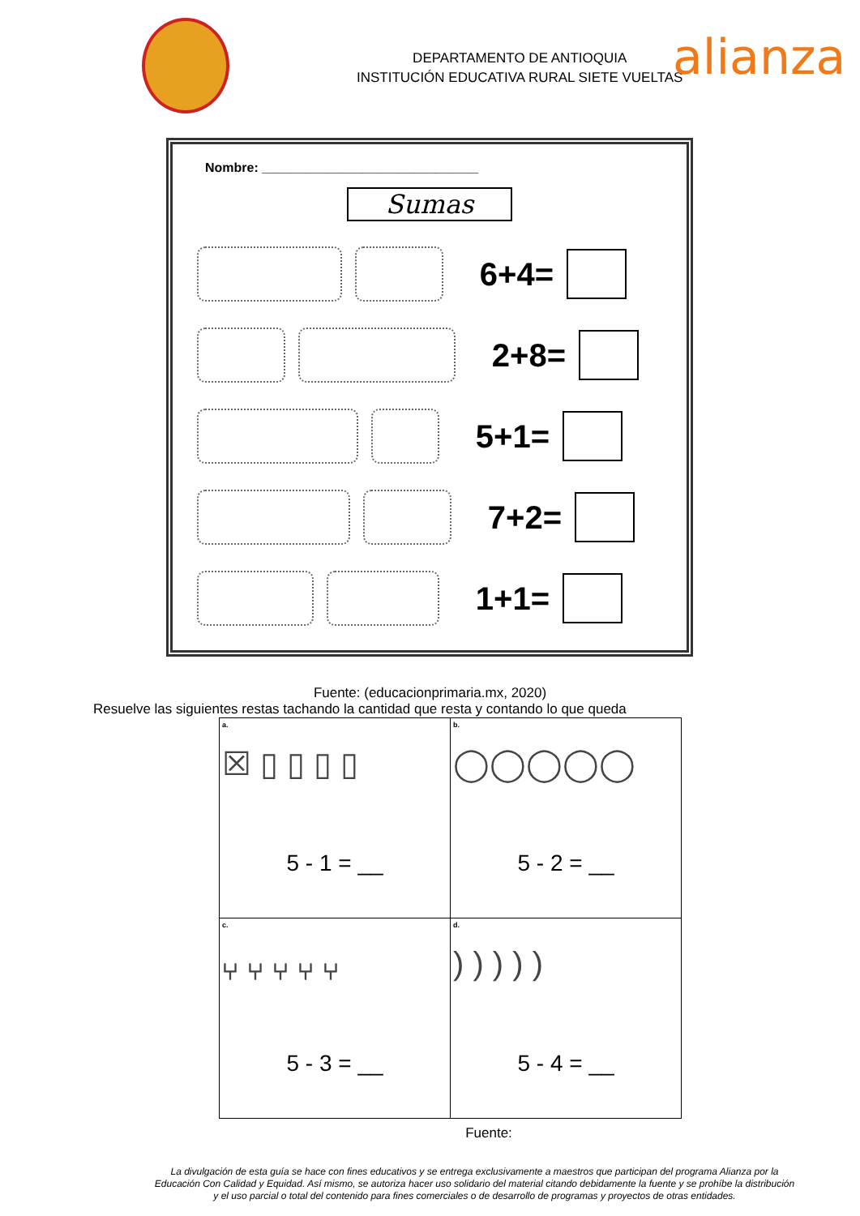DEPARTAMENTO DE ANTIOQUIA
INSTITUCIÓN EDUCATIVA RURAL SIETE VUELTAS
alianza
Nombre: ______________________________
Sumas
6+4=
2+8=
5+1=
7+2=
1+1=
Fuente: (educacionprimaria.mx, 2020)
Resuelve las siguientes restas tachando la cantidad que resta y contando lo que queda
| a. ☒ ▯ ▯ ▯ ▯ 5 - 1 = __ | b. ◯◯◯◯◯ 5 - 2 = __ |
| c. ⑂ ⑂ ⑂ ⑂ ⑂ 5 - 3 = __ | d. ) ) ) ) ) 5 - 4 = __ |
Fuente:
La divulgación de esta guía se hace con fines educativos y se entrega exclusivamente a maestros que participan del programa Alianza por la Educación Con Calidad y Equidad. Así mismo, se autoriza hacer uso solidario del material citando debidamente la fuente y se prohíbe la distribución y el uso parcial o total del contenido para fines comerciales o de desarrollo de programas y proyectos de otras entidades.